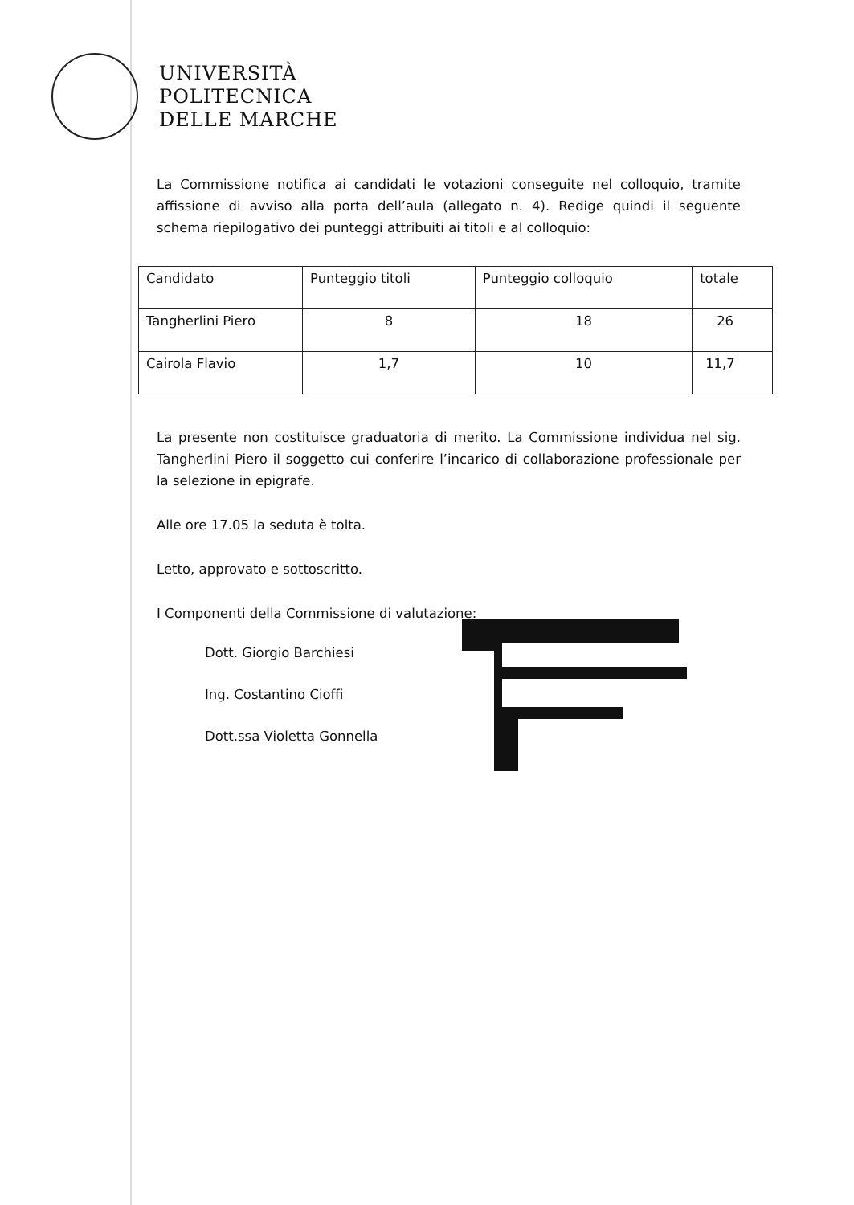UNIVERSITÀ
POLITECNICA
DELLE MARCHE
La Commissione notifica ai candidati le votazioni conseguite nel colloquio, tramite affissione di avviso alla porta dell’aula (allegato n. 4). Redige quindi il seguente schema riepilogativo dei punteggi attribuiti ai titoli e al colloquio:
| Candidato | Punteggio titoli | Punteggio colloquio | totale |
| --- | --- | --- | --- |
| Tangherlini Piero | 8 | 18 | 26 |
| Cairola Flavio | 1,7 | 10 | 11,7 |
La presente non costituisce graduatoria di merito. La Commissione individua nel sig. Tangherlini Piero il soggetto cui conferire l’incarico di collaborazione professionale per la selezione in epigrafe.
Alle ore 17.05 la seduta è tolta.
Letto, approvato e sottoscritto.
I Componenti della Commissione di valutazione:
Dott. Giorgio Barchiesi
Ing. Costantino Cioffi
Dott.ssa Violetta Gonnella